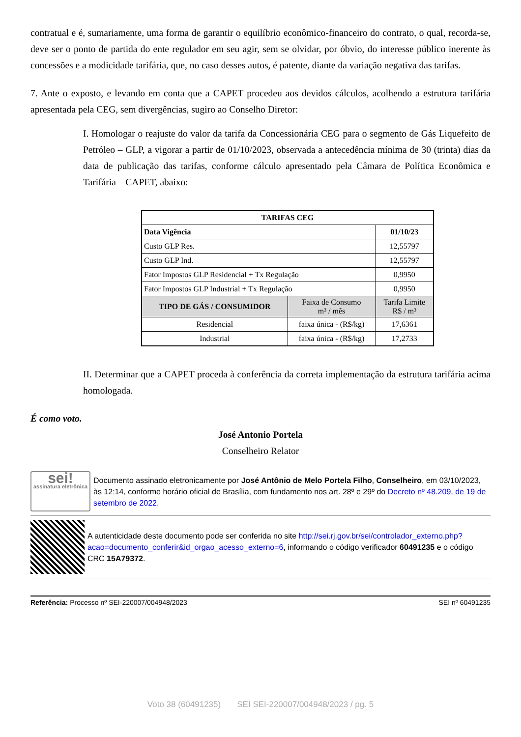contratual e é, sumariamente, uma forma de garantir o equilíbrio econômico-financeiro do contrato, o qual, recorda-se, deve ser o ponto de partida do ente regulador em seu agir, sem se olvidar, por óbvio, do interesse público inerente às concessões e a modicidade tarifária, que, no caso desses autos, é patente, diante da variação negativa das tarifas.
7. Ante o exposto, e levando em conta que a CAPET procedeu aos devidos cálculos, acolhendo a estrutura tarifária apresentada pela CEG, sem divergências, sugiro ao Conselho Diretor:
I. Homologar o reajuste do valor da tarifa da Concessionária CEG para o segmento de Gás Liquefeito de Petróleo – GLP, a vigorar a partir de 01/10/2023, observada a antecedência mínima de 30 (trinta) dias da data de publicação das tarifas, conforme cálculo apresentado pela Câmara de Política Econômica e Tarifária – CAPET, abaixo:
| TARIFAS CEG | | |
| --- | --- | --- |
| Data Vigência | | 01/10/23 |
| Custo GLP Res. | | 12,55797 |
| Custo GLP Ind. | | 12,55797 |
| Fator Impostos GLP Residencial + Tx Regulação | | 0,9950 |
| Fator Impostos GLP Industrial + Tx Regulação | | 0,9950 |
| TIPO DE GÁS / CONSUMIDOR | Faixa de Consumo m³ / mês | Tarifa Limite R$ / m³ |
| Residencial | faixa única - (R$/kg) | 17,6361 |
| Industrial | faixa única - (R$/kg) | 17,2733 |
II. Determinar que a CAPET proceda à conferência da correta implementação da estrutura tarifária acima homologada.
É como voto.
José Antonio Portela
Conselheiro Relator
sei!
assinatura eletrônica
Documento assinado eletronicamente por José Antônio de Melo Portela Filho, Conselheiro, em 03/10/2023, às 12:14, conforme horário oficial de Brasília, com fundamento nos art. 28º e 29º do Decreto nº 48.209, de 19 de setembro de 2022.
A autenticidade deste documento pode ser conferida no site http://sei.rj.gov.br/sei/controlador_externo.php?acao=documento_conferir&id_orgao_acesso_externo=6, informando o código verificador 60491235 e o código CRC 15A79372.
Referência: Processo nº SEI-220007/004948/2023 SEI nº 60491235
Voto 38 (60491235) SEI SEI-220007/004948/2023 / pg. 5